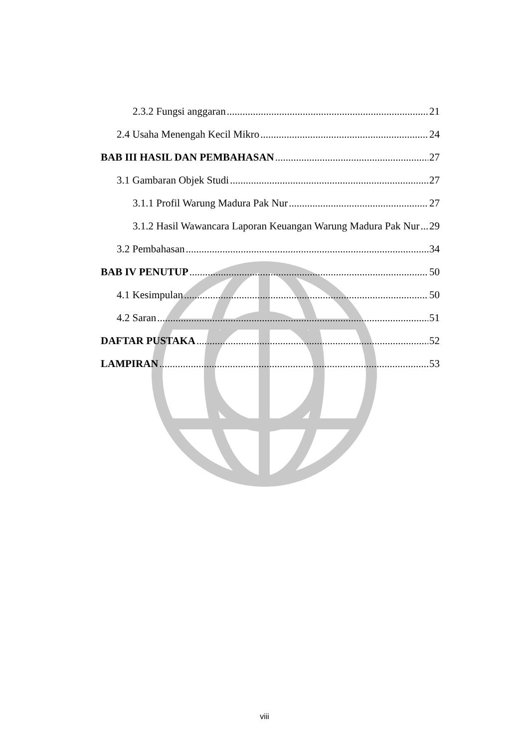2.3.2 Fungsi anggaran 21
2.4 Usaha Menengah Kecil Mikro 24
BAB III HASIL DAN PEMBAHASAN 27
3.1 Gambaran Objek Studi 27
3.1.1 Profil Warung Madura Pak Nur 27
3.1.2 Hasil Wawancara Laporan Keuangan Warung Madura Pak Nur 29
3.2 Pembahasan 34
BAB IV PENUTUP 50
4.1 Kesimpulan 50
4.2 Saran 51
DAFTAR PUSTAKA 52
LAMPIRAN 53
viii